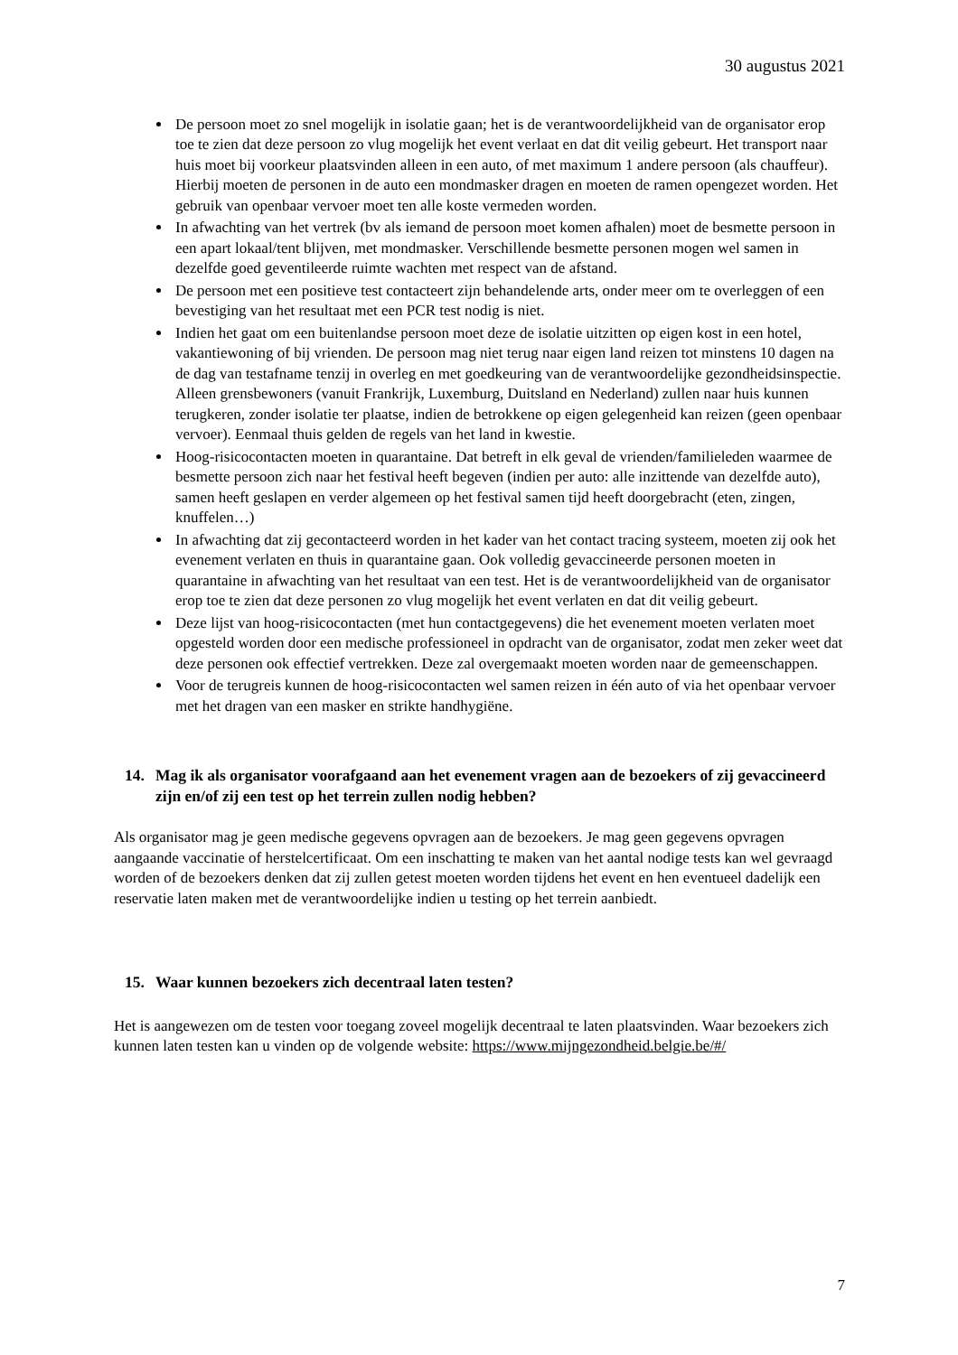30 augustus 2021
De persoon moet zo snel mogelijk in isolatie gaan; het is de verantwoordelijkheid van de organisator erop toe te zien dat deze persoon zo vlug mogelijk het event verlaat en dat dit veilig gebeurt. Het transport naar huis moet bij voorkeur plaatsvinden alleen in een auto, of met maximum 1 andere persoon (als chauffeur). Hierbij moeten de personen in de auto een mondmasker dragen en moeten de ramen opengezet worden. Het gebruik van openbaar vervoer moet ten alle koste vermeden worden.
In afwachting van het vertrek (bv als iemand de persoon moet komen afhalen) moet de besmette persoon in een apart lokaal/tent blijven, met mondmasker. Verschillende besmette personen mogen wel samen in dezelfde goed geventileerde ruimte wachten met respect van de afstand.
De persoon met een positieve test contacteert zijn behandelende arts, onder meer om te overleggen of een bevestiging van het resultaat met een PCR test nodig is niet.
Indien het gaat om een buitenlandse persoon moet deze de isolatie uitzitten op eigen kost in een hotel, vakantiewoning of bij vrienden. De persoon mag niet terug naar eigen land reizen tot minstens 10 dagen na de dag van testafname tenzij in overleg en met goedkeuring van de verantwoordelijke gezondheidsinspectie. Alleen grensbewoners (vanuit Frankrijk, Luxemburg, Duitsland en Nederland) zullen naar huis kunnen terugkeren, zonder isolatie ter plaatse, indien de betrokkene op eigen gelegenheid kan reizen (geen openbaar vervoer). Eenmaal thuis gelden de regels van het land in kwestie.
Hoog-risicocontacten moeten in quarantaine. Dat betreft in elk geval de vrienden/familieleden waarmee de besmette persoon zich naar het festival heeft begeven (indien per auto: alle inzittende van dezelfde auto), samen heeft geslapen en verder algemeen op het festival samen tijd heeft doorgebracht (eten, zingen, knuffelen…)
In afwachting dat zij gecontacteerd worden in het kader van het contact tracing systeem, moeten zij ook het evenement verlaten en thuis in quarantaine gaan. Ook volledig gevaccineerde personen moeten in quarantaine in afwachting van het resultaat van een test. Het is de verantwoordelijkheid van de organisator erop toe te zien dat deze personen zo vlug mogelijk het event verlaten en dat dit veilig gebeurt.
Deze lijst van hoog-risicocontacten (met hun contactgegevens) die het evenement moeten verlaten moet opgesteld worden door een medische professioneel in opdracht van de organisator, zodat men zeker weet dat deze personen ook effectief vertrekken. Deze zal overgemaakt moeten worden naar de gemeenschappen.
Voor de terugreis kunnen de hoog-risicocontacten wel samen reizen in één auto of via het openbaar vervoer met het dragen van een masker en strikte handhygiëne.
14. Mag ik als organisator voorafgaand aan het evenement vragen aan de bezoekers of zij gevaccineerd zijn en/of zij een test op het terrein zullen nodig hebben?
Als organisator mag je geen medische gegevens opvragen aan de bezoekers. Je mag geen gegevens opvragen aangaande vaccinatie of herstelcertificaat. Om een inschatting te maken van het aantal nodige tests kan wel gevraagd worden of de bezoekers denken dat zij zullen getest moeten worden tijdens het event en hen eventueel dadelijk een reservatie laten maken met de verantwoordelijke indien u testing op het terrein aanbiedt.
15. Waar kunnen bezoekers zich decentraal laten testen?
Het is aangewezen om de testen voor toegang zoveel mogelijk decentraal te laten plaatsvinden. Waar bezoekers zich kunnen laten testen kan u vinden op de volgende website: https://www.mijngezondheid.belgie.be/#/
7